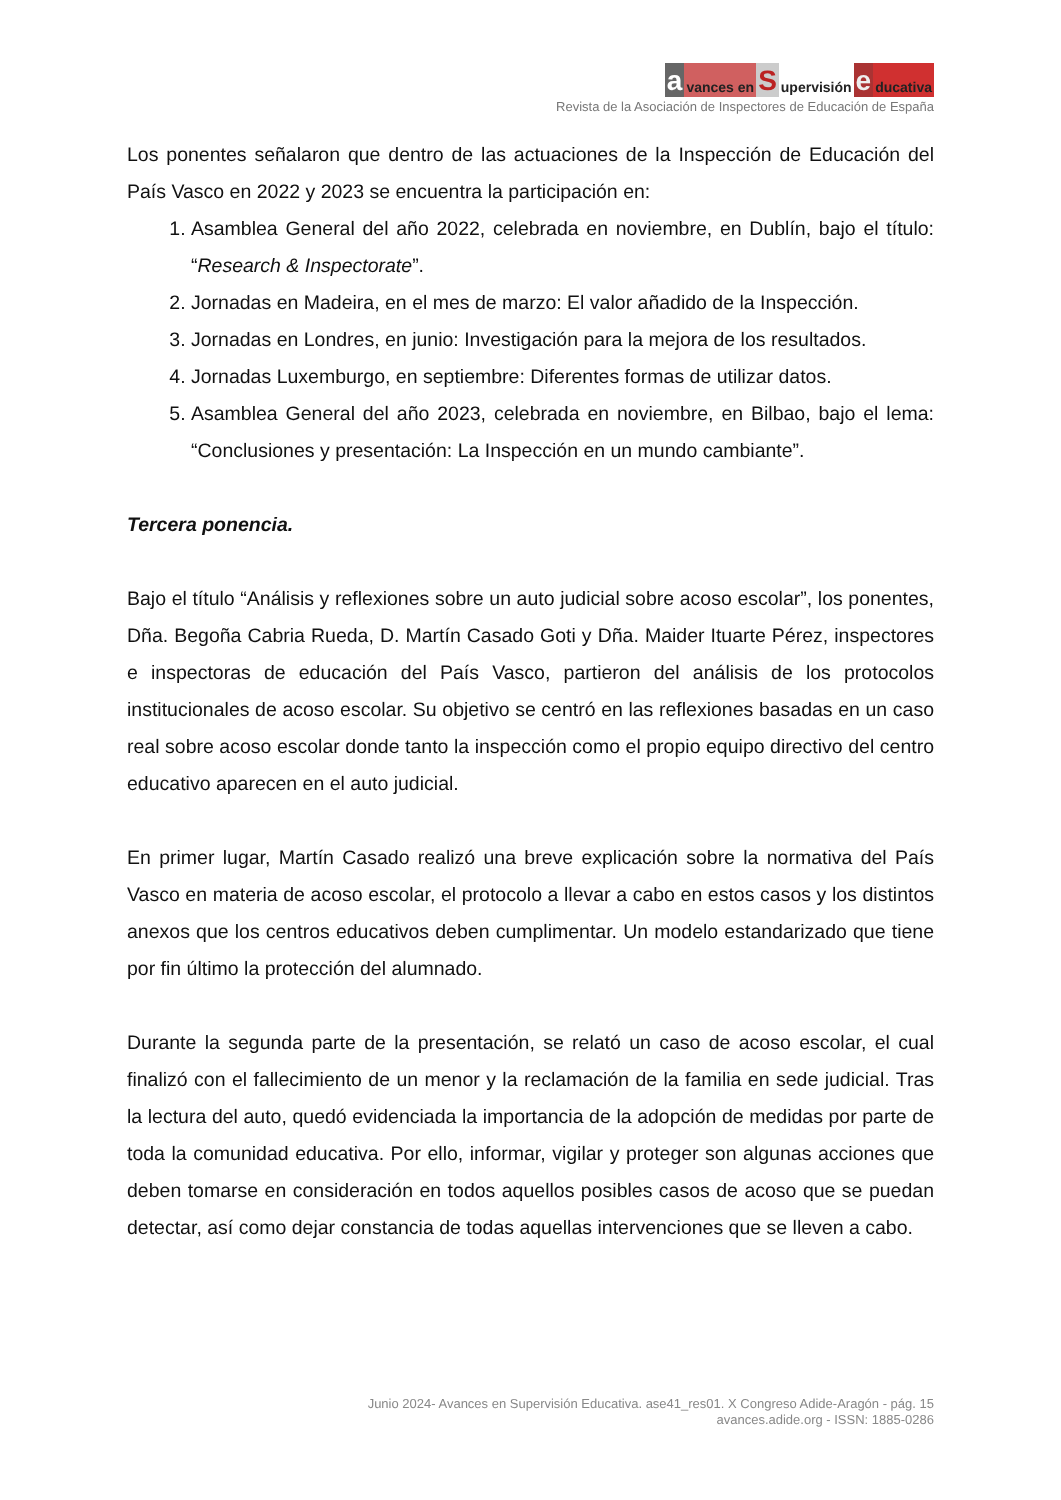avances en S upervisión e ducativa
Revista de la Asociación de Inspectores de Educación de España
Los ponentes señalaron que dentro de las actuaciones de la Inspección de Educación del País Vasco en 2022 y 2023 se encuentra la participación en:
1. Asamblea General del año 2022, celebrada en noviembre, en Dublín, bajo el título: “Research & Inspectorate”.
2. Jornadas en Madeira, en el mes de marzo: El valor añadido de la Inspección.
3. Jornadas en Londres, en junio: Investigación para la mejora de los resultados.
4. Jornadas Luxemburgo, en septiembre: Diferentes formas de utilizar datos.
5. Asamblea General del año 2023, celebrada en noviembre, en Bilbao, bajo el lema: “Conclusiones y presentación: La Inspección en un mundo cambiante”.
Tercera ponencia.
Bajo el título “Análisis y reflexiones sobre un auto judicial sobre acoso escolar”, los ponentes, Dña. Begoña Cabria Rueda, D. Martín Casado Goti y Dña. Maider Ituarte Pérez, inspectores e inspectoras de educación del País Vasco, partieron del análisis de los protocolos institucionales de acoso escolar. Su objetivo se centró en las reflexiones basadas en un caso real sobre acoso escolar donde tanto la inspección como el propio equipo directivo del centro educativo aparecen en el auto judicial.
En primer lugar, Martín Casado realizó una breve explicación sobre la normativa del País Vasco en materia de acoso escolar, el protocolo a llevar a cabo en estos casos y los distintos anexos que los centros educativos deben cumplimentar. Un modelo estandarizado que tiene por fin último la protección del alumnado.
Durante la segunda parte de la presentación, se relató un caso de acoso escolar, el cual finalizó con el fallecimiento de un menor y la reclamación de la familia en sede judicial. Tras la lectura del auto, quedó evidenciada la importancia de la adopción de medidas por parte de toda la comunidad educativa. Por ello, informar, vigilar y proteger son algunas acciones que deben tomarse en consideración en todos aquellos posibles casos de acoso que se puedan detectar, así como dejar constancia de todas aquellas intervenciones que se lleven a cabo.
Junio 2024- Avances en Supervisión Educativa. ase41_res01. X Congreso Adide-Aragón - pág. 15
avances.adide.org - ISSN: 1885-0286